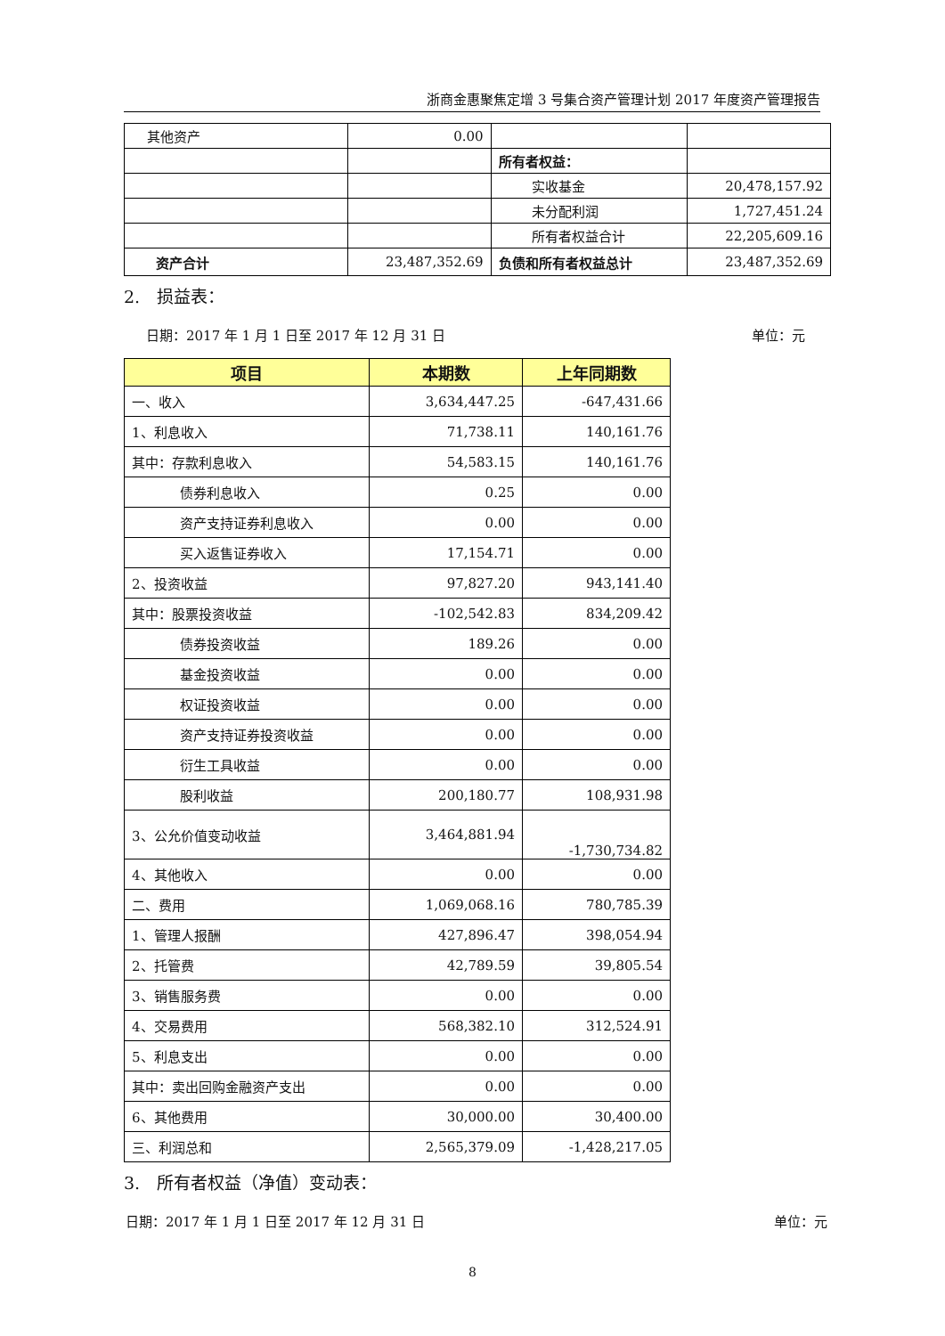浙商金惠聚焦定增 3 号集合资产管理计划 2017 年度资产管理报告
| 其他资产 | 0.00 | | |
| | | 所有者权益： | |
| | | 实收基金 | 20,478,157.92 |
| | | 未分配利润 | 1,727,451.24 |
| | | 所有者权益合计 | 22,205,609.16 |
| 资产合计 | 23,487,352.69 | 负债和所有者权益总计 | 23,487,352.69 |
2.　损益表：
日期：2017 年 1 月 1 日至 2017 年 12 月 31 日 单位：元
| 项目 | 本期数 | 上年同期数 |
| --- | --- | --- |
| 一、收入 | 3,634,447.25 | -647,431.66 |
| 1、利息收入 | 71,738.11 | 140,161.76 |
| 其中：存款利息收入 | 54,583.15 | 140,161.76 |
| 债券利息收入 | 0.25 | 0.00 |
| 资产支持证券利息收入 | 0.00 | 0.00 |
| 买入返售证券收入 | 17,154.71 | 0.00 |
| 2、投资收益 | 97,827.20 | 943,141.40 |
| 其中：股票投资收益 | -102,542.83 | 834,209.42 |
| 债券投资收益 | 189.26 | 0.00 |
| 基金投资收益 | 0.00 | 0.00 |
| 权证投资收益 | 0.00 | 0.00 |
| 资产支持证券投资收益 | 0.00 | 0.00 |
| 衍生工具收益 | 0.00 | 0.00 |
| 股利收益 | 200,180.77 | 108,931.98 |
| 3、公允价值变动收益 | 3,464,881.94 | -1,730,734.82 |
| 4、其他收入 | 0.00 | 0.00 |
| 二、费用 | 1,069,068.16 | 780,785.39 |
| 1、管理人报酬 | 427,896.47 | 398,054.94 |
| 2、托管费 | 42,789.59 | 39,805.54 |
| 3、销售服务费 | 0.00 | 0.00 |
| 4、交易费用 | 568,382.10 | 312,524.91 |
| 5、利息支出 | 0.00 | 0.00 |
| 其中：卖出回购金融资产支出 | 0.00 | 0.00 |
| 6、其他费用 | 30,000.00 | 30,400.00 |
| 三、利润总和 | 2,565,379.09 | -1,428,217.05 |
3.　所有者权益（净值）变动表：
日期：2017 年 1 月 1 日至 2017 年 12 月 31 日 单位：元
8